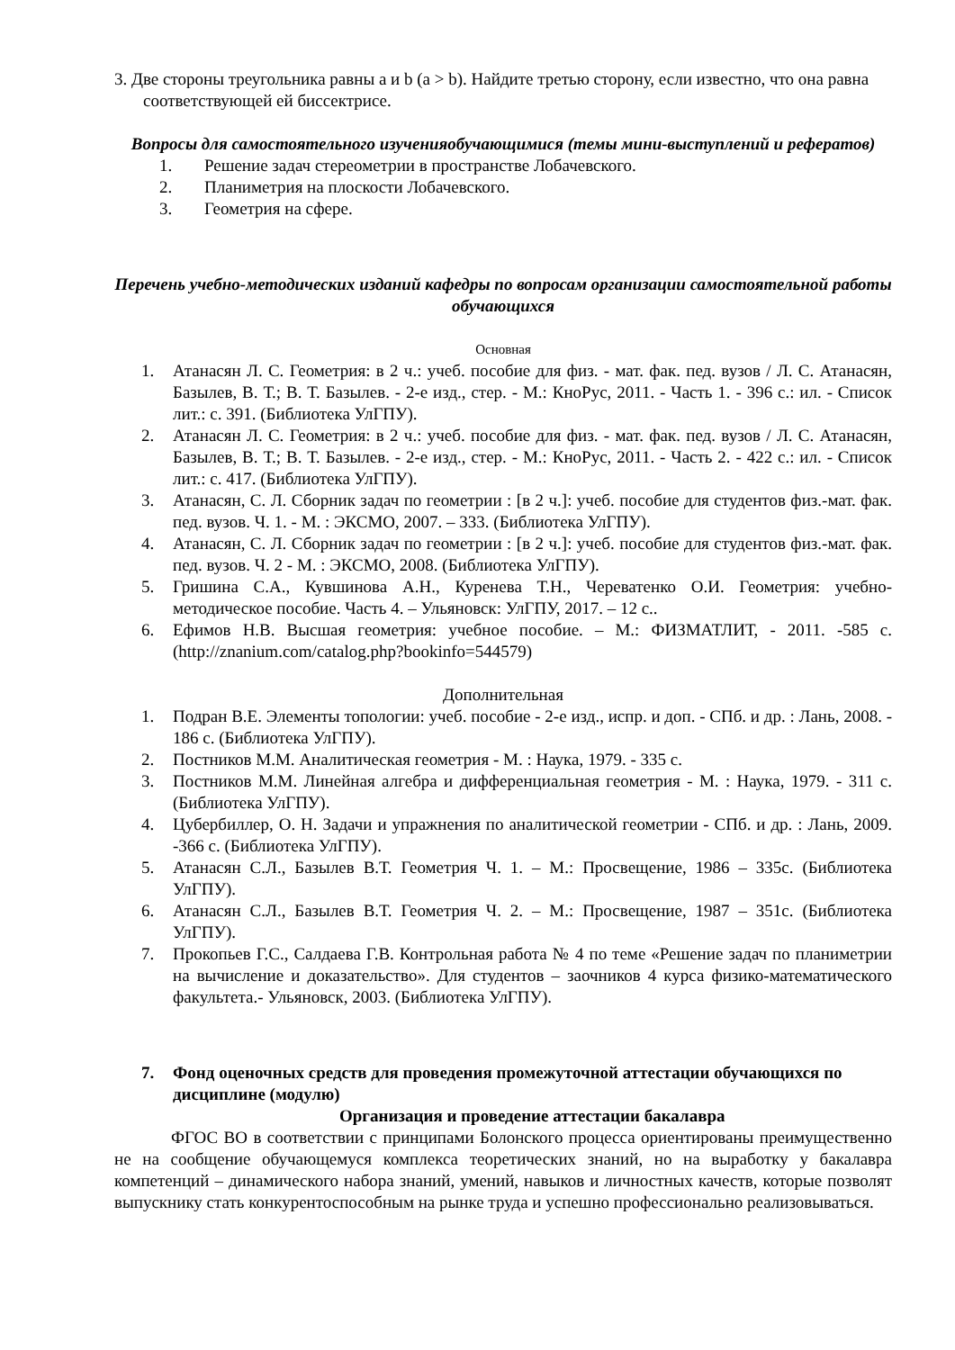3. Две стороны треугольника равны a и b (a > b). Найдите третью сторону, если известно, что она равна соответствующей ей биссектрисе.
Вопросы для самостоятельного изученияобучающимися (темы мини-выступлений и рефератов)
1. Решение задач стереометрии в пространстве Лобачевского.
2. Планиметрия на плоскости Лобачевского.
3. Геометрия на сфере.
Перечень учебно-методических изданий кафедры по вопросам организации самостоятельной работы обучающихся
Основная
1. Атанасян Л. С. Геометрия: в 2 ч.: учеб. пособие для физ. - мат. фак. пед. вузов / Л. С. Атанасян, Базылев, В. Т.; В. Т. Базылев. - 2-е изд., стер. - М.: КноРус, 2011. - Часть 1. - 396 с.: ил. - Список лит.: с. 391. (Библиотека УлГПУ).
2. Атанасян Л. С. Геометрия: в 2 ч.: учеб. пособие для физ. - мат. фак. пед. вузов / Л. С. Атанасян, Базылев, В. Т.; В. Т. Базылев. - 2-е изд., стер. - М.: КноРус, 2011. - Часть 2. - 422 с.: ил. - Список лит.: с. 417. (Библиотека УлГПУ).
3. Атанасян, С. Л. Сборник задач по геометрии : [в 2 ч.]: учеб. пособие для студентов физ.-мат. фак. пед. вузов. Ч. 1. - М. : ЭКСМО, 2007. – 333. (Библиотека УлГПУ).
4. Атанасян, С. Л. Сборник задач по геометрии : [в 2 ч.]: учеб. пособие для студентов физ.-мат. фак. пед. вузов. Ч. 2 - М. : ЭКСМО, 2008. (Библиотека УлГПУ).
5. Гришина С.А., Кувшинова А.Н., Куренева Т.Н., Череватенко О.И. Геометрия: учебно-методическое пособие. Часть 4. – Ульяновск: УлГПУ, 2017. – 12 с..
6. Ефимов Н.В. Высшая геометрия: учебное пособие. – М.: ФИЗМАТЛИТ, - 2011. -585 с. (http://znanium.com/catalog.php?bookinfo=544579)
Дополнительная
1. Подран В.Е. Элементы топологии: учеб. пособие - 2-е изд., испр. и доп. - СПб. и др. : Лань, 2008. - 186 с. (Библиотека УлГПУ).
2. Постников М.М. Аналитическая геометрия - М. : Наука, 1979. - 335 с.
3. Постников М.М. Линейная алгебра и дифференциальная геометрия - М. : Наука, 1979. - 311 с. (Библиотека УлГПУ).
4. Цубербиллер, О. Н. Задачи и упражнения по аналитической геометрии - СПб. и др. : Лань, 2009. -366 с. (Библиотека УлГПУ).
5. Атанасян С.Л., Базылев В.Т. Геометрия Ч. 1. – М.: Просвещение, 1986 – 335с. (Библиотека УлГПУ).
6. Атанасян С.Л., Базылев В.Т. Геометрия Ч. 2. – М.: Просвещение, 1987 – 351с. (Библиотека УлГПУ).
7. Прокопьев Г.С., Салдаева Г.В. Контрольная работа № 4 по теме «Решение задач по планиметрии на вычисление и доказательство». Для студентов – заочников 4 курса физико-математического факультета.- Ульяновск, 2003. (Библиотека УлГПУ).
7. Фонд оценочных средств для проведения промежуточной аттестации обучающихся по дисциплине (модулю)
Организация и проведение аттестации бакалавра
ФГОС ВО в соответствии с принципами Болонского процесса ориентированы преимущественно не на сообщение обучающемуся комплекса теоретических знаний, но на выработку у бакалавра компетенций – динамического набора знаний, умений, навыков и личностных качеств, которые позволят выпускнику стать конкурентоспособным на рынке труда и успешно профессионально реализовываться.